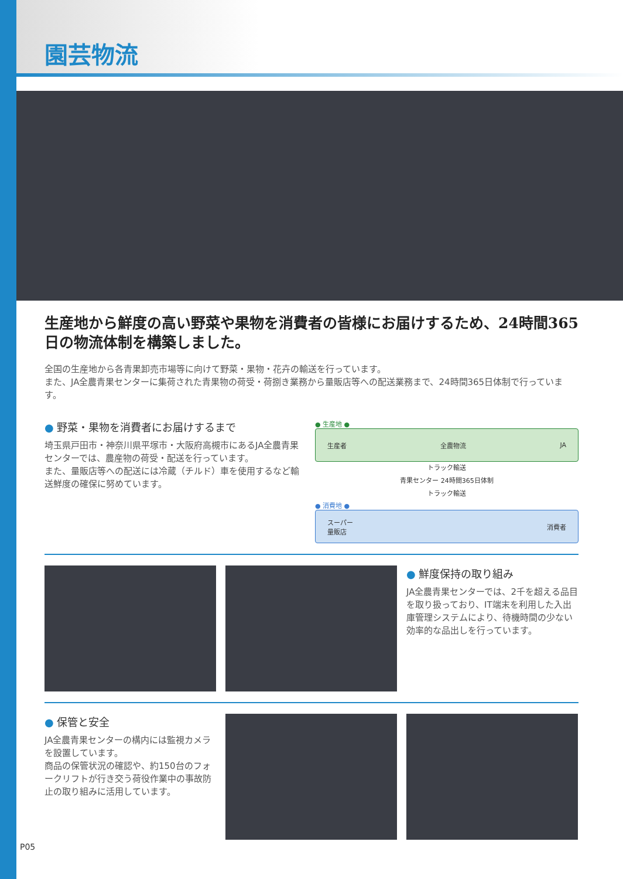園芸物流
生産地から鮮度の高い野菜や果物を消費者の皆様にお届けするため、24時間365日の物流体制を構築しました。
全国の生産地から各青果卸売市場等に向けて野菜・果物・花卉の輸送を行っています。
また、JA全農青果センターに集荷された青果物の荷受・荷捌き業務から量販店等への配送業務まで、24時間365日体制で行っています。
● 野菜・果物を消費者にお届けするまで
埼玉県戸田市・神奈川県平塚市・大阪府高槻市にあるJA全農青果センターでは、農産物の荷受・配送を行っています。
また、量販店等への配送には冷蔵（チルド）車を使用するなど輸送鮮度の確保に努めています。
● 生産地 ●
生産者 全農物流 JA
トラック輸送
青果センター 24時間365日体制
トラック輸送
● 消費地 ●
スーパー
量販店 消費者
● 鮮度保持の取り組み
JA全農青果センターでは、2千を超える品目を取り扱っており、IT端末を利用した入出庫管理システムにより、待機時間の少ない効率的な品出しを行っています。
● 保管と安全
JA全農青果センターの構内には監視カメラを設置しています。
商品の保管状況の確認や、約150台のフォークリフトが行き交う荷役作業中の事故防止の取り組みに活用しています。
P05